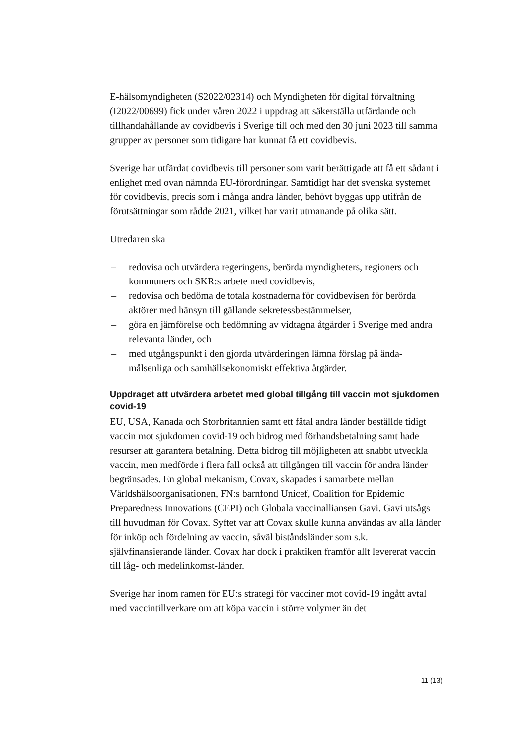E-hälsomyndigheten (S2022/02314) och Myndigheten för digital förvaltning (I2022/00699) fick under våren 2022 i uppdrag att säkerställa utfärdande och tillhandahållande av covidbevis i Sverige till och med den 30 juni 2023 till samma grupper av personer som tidigare har kunnat få ett covidbevis.
Sverige har utfärdat covidbevis till personer som varit berättigade att få ett sådant i enlighet med ovan nämnda EU-förordningar. Samtidigt har det svenska systemet för covidbevis, precis som i många andra länder, behövt byggas upp utifrån de förutsättningar som rådde 2021, vilket har varit utmanande på olika sätt.
Utredaren ska
– redovisa och utvärdera regeringens, berörda myndigheters, regioners och kommuners och SKR:s arbete med covidbevis,
– redovisa och bedöma de totala kostnaderna för covidbevisen för berörda aktörer med hänsyn till gällande sekretessbestämmelser,
– göra en jämförelse och bedömning av vidtagna åtgärder i Sverige med andra relevanta länder, och
– med utgångspunkt i den gjorda utvärderingen lämna förslag på ända-målsenliga och samhällsekonomiskt effektiva åtgärder.
Uppdraget att utvärdera arbetet med global tillgång till vaccin mot sjukdomen covid-19
EU, USA, Kanada och Storbritannien samt ett fåtal andra länder beställde tidigt vaccin mot sjukdomen covid-19 och bidrog med förhandsbetalning samt hade resurser att garantera betalning. Detta bidrog till möjligheten att snabbt utveckla vaccin, men medförde i flera fall också att tillgången till vaccin för andra länder begränsades. En global mekanism, Covax, skapades i samarbete mellan Världshälsoorganisationen, FN:s barnfond Unicef, Coalition for Epidemic Preparedness Innovations (CEPI) och Globala vaccinalliansen Gavi. Gavi utsågs till huvudman för Covax. Syftet var att Covax skulle kunna användas av alla länder för inköp och fördelning av vaccin, såväl biståndsländer som s.k. självfinansierande länder. Covax har dock i praktiken framför allt levererat vaccin till låg- och medelinkomst-länder.
Sverige har inom ramen för EU:s strategi för vacciner mot covid-19 ingått avtal med vaccintillverkare om att köpa vaccin i större volymer än det
11 (13)